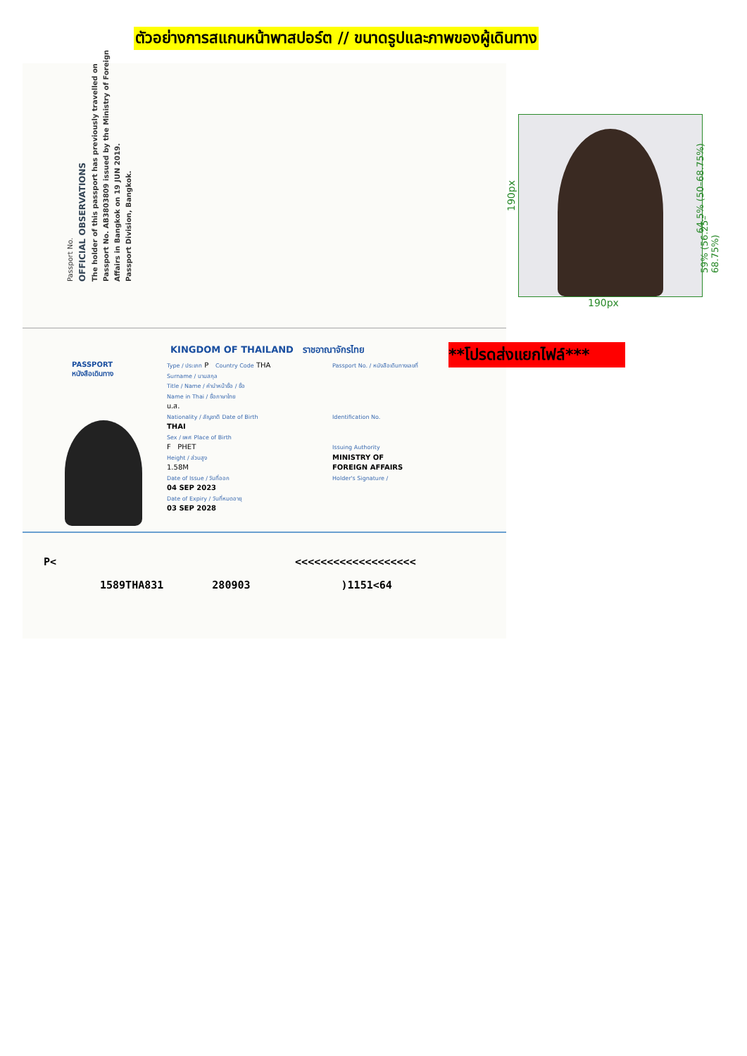ตัวอย่างการสแกนหน้าพาสปอร์ต // ขนาดรูปและภาพของผู้เดินทาง
Passport No.
OFFICIAL OBSERVATIONS
The holder of this passport has previously travelled on Passport No. AB3803809 issued by the Ministry of Foreign Affairs in Bangkok on 19 JUN 2019.
Passport Division, Bangkok.
KINGDOM OF THAILAND ราชอาณาจักรไทย
PASSPORT
หนังสือเดินทาง
Type / ประเภท P Country Code THA
Surname / นามสกุล
Title / Name / คำนำหน้าชื่อ / ชื่อ
Name in Thai / ชื่อภาษาไทย
น.ส.
Nationality / สัญชาติ Date of Birth
THAI
Sex / เพศ Place of Birth
F PHET
Height / ส่วนสูง
1.58M
Date of Issue / วันที่ออก
04 SEP 2023
Date of Expiry / วันที่หมดอายุ
03 SEP 2028
Passport No. / หนังสือเดินทางเลขที่
Identification No.
Issuing Authority
MINISTRY OF
FOREIGN AFFAIRS
Holder's Signature /
P< <<<<<<<<<<<<<<<<<<<
1589THA831 280903 )1151<64
190px
190px
64.5% (50–68.75%)
59% (56.25–68.75%)
**โปรดส่งแยกไฟล์***